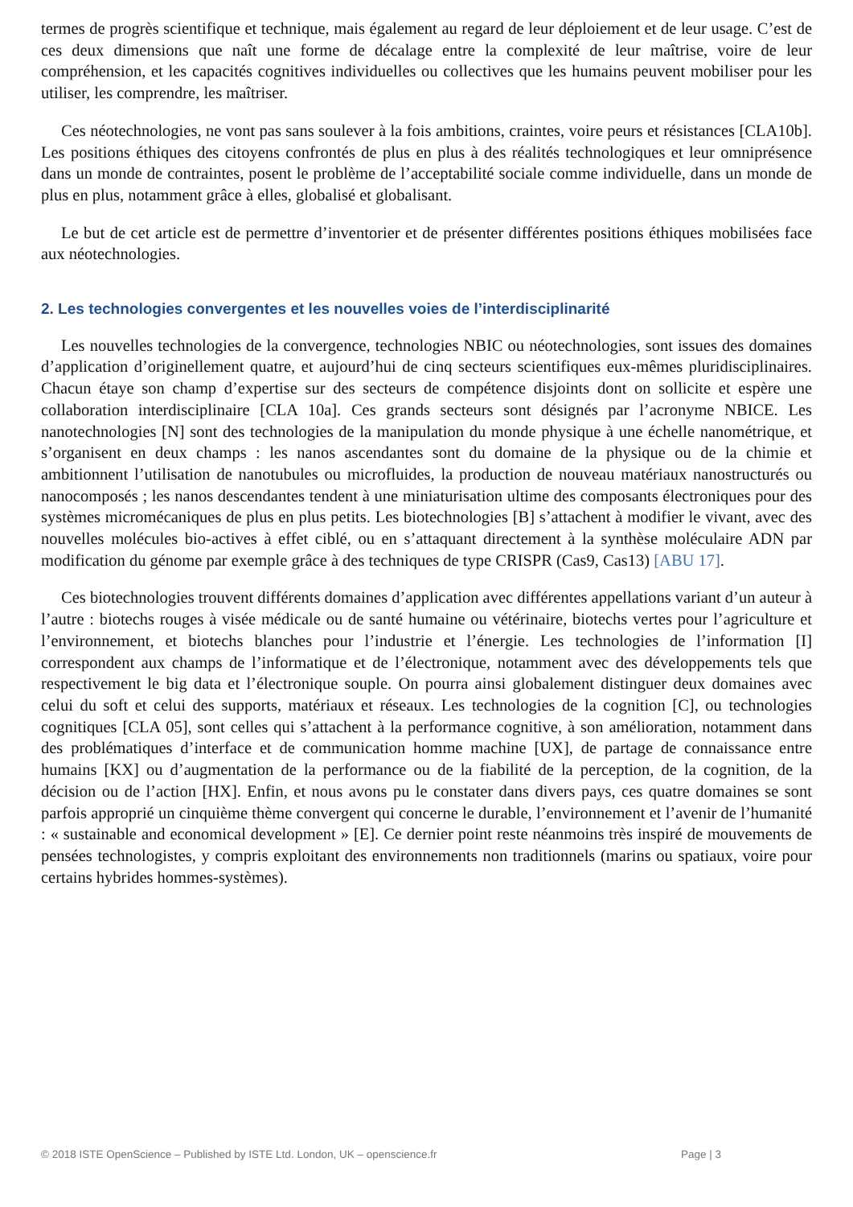termes de progrès scientifique et technique, mais également au regard de leur déploiement et de leur usage. C’est de ces deux dimensions que naît une forme de décalage entre la complexité de leur maîtrise, voire de leur compréhension, et les capacités cognitives individuelles ou collectives que les humains peuvent mobiliser pour les utiliser, les comprendre, les maîtriser.
Ces néotechnologies, ne vont pas sans soulever à la fois ambitions, craintes, voire peurs et résistances [CLA10b]. Les positions éthiques des citoyens confrontés de plus en plus à des réalités technologiques et leur omniprésence dans un monde de contraintes, posent le problème de l’acceptabilité sociale comme individuelle, dans un monde de plus en plus, notamment grâce à elles, globalisé et globalisant.
Le but de cet article est de permettre d’inventorier et de présenter différentes positions éthiques mobilisées face aux néotechnologies.
2. Les technologies convergentes et les nouvelles voies de l’interdisciplinarité
Les nouvelles technologies de la convergence, technologies NBIC ou néotechnologies, sont issues des domaines d’application d’originellement quatre, et aujourd’hui de cinq secteurs scientifiques eux-mêmes pluridisciplinaires. Chacun étaye son champ d’expertise sur des secteurs de compétence disjoints dont on sollicite et espère une collaboration interdisciplinaire [CLA 10a]. Ces grands secteurs sont désignés par l’acronyme NBICE. Les nanotechnologies [N] sont des technologies de la manipulation du monde physique à une échelle nanométrique, et s’organisent en deux champs : les nanos ascendantes sont du domaine de la physique ou de la chimie et ambitionnent l’utilisation de nanotubules ou microfluides, la production de nouveau matériaux nanostructurés ou nanocomposés ; les nanos descendantes tendent à une miniaturisation ultime des composants électroniques pour des systèmes micromécaniques de plus en plus petits. Les biotechnologies [B] s’attachent à modifier le vivant, avec des nouvelles molécules bio-actives à effet ciblé, ou en s’attaquant directement à la synthèse moléculaire ADN par modification du génome par exemple grâce à des techniques de type CRISPR (Cas9, Cas13) [ABU 17].
Ces biotechnologies trouvent différents domaines d’application avec différentes appellations variant d’un auteur à l’autre : biotechs rouges à visée médicale ou de santé humaine ou vétérinaire, biotechs vertes pour l’agriculture et l’environnement, et biotechs blanches pour l’industrie et l’énergie. Les technologies de l’information [I] correspondent aux champs de l’informatique et de l’électronique, notamment avec des développements tels que respectivement le big data et l’électronique souple. On pourra ainsi globalement distinguer deux domaines avec celui du soft et celui des supports, matériaux et réseaux. Les technologies de la cognition [C], ou technologies cognitiques [CLA 05], sont celles qui s’attachent à la performance cognitive, à son amélioration, notamment dans des problématiques d’interface et de communication homme machine [UX], de partage de connaissance entre humains [KX] ou d’augmentation de la performance ou de la fiabilité de la perception, de la cognition, de la décision ou de l’action [HX]. Enfin, et nous avons pu le constater dans divers pays, ces quatre domaines se sont parfois approprié un cinquième thème convergent qui concerne le durable, l’environnement et l’avenir de l’humanité : « sustainable and economical development » [E]. Ce dernier point reste néanmoins très inspiré de mouvements de pensées technologistes, y compris exploitant des environnements non traditionnels (marins ou spatiaux, voire pour certains hybrides hommes-systèmes).
© 2018 ISTE OpenScience – Published by ISTE Ltd. London, UK – openscience.fr Page | 3